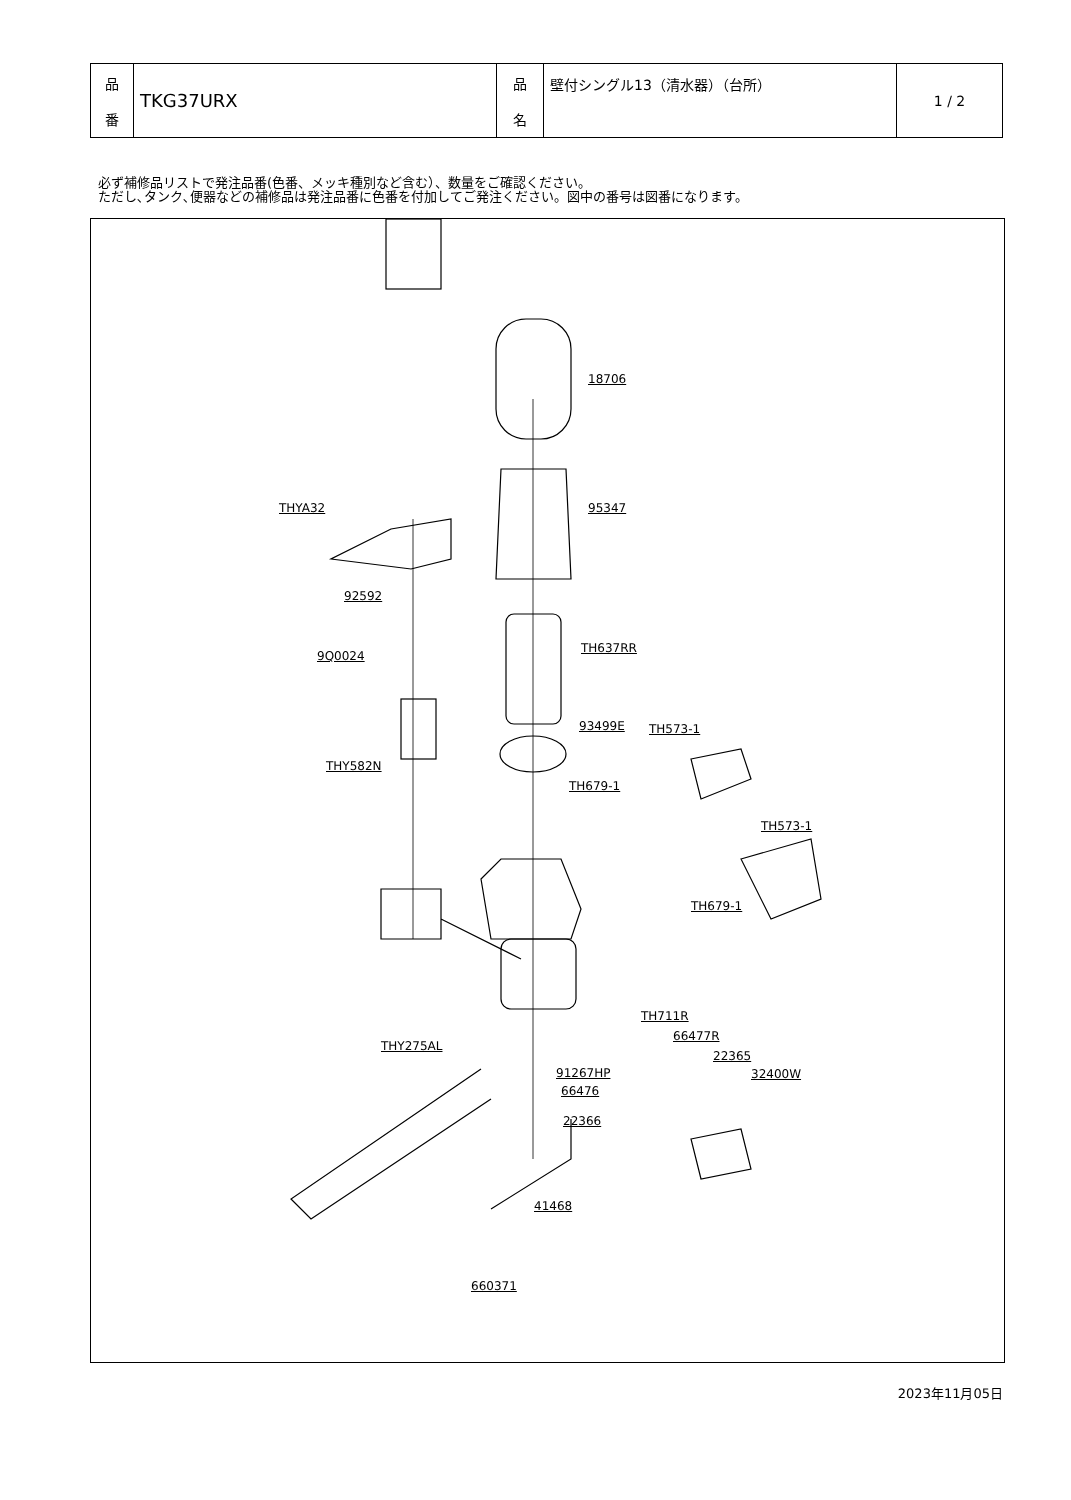| 品 番 | TKG37URX | 品 名 | 壁付シングル13（清水器）（台所） | 1 / 2 |
必ず補修品リストで発注品番(色番、メッキ種別など含む）、数量をご確認ください。
ただし､タンク､便器などの補修品は発注品番に色番を付加してご発注ください。図中の番号は図番になります。
18706
95347 THYA32
92592
9Q0024
TH637RR
93499E TH573-1
THY582N
TH679-1
TH573-1
TH679-1
TH711R
66477R
22365
32400W
THY275AL
91267HP
66476
22366
41468
660371
2023年11月05日